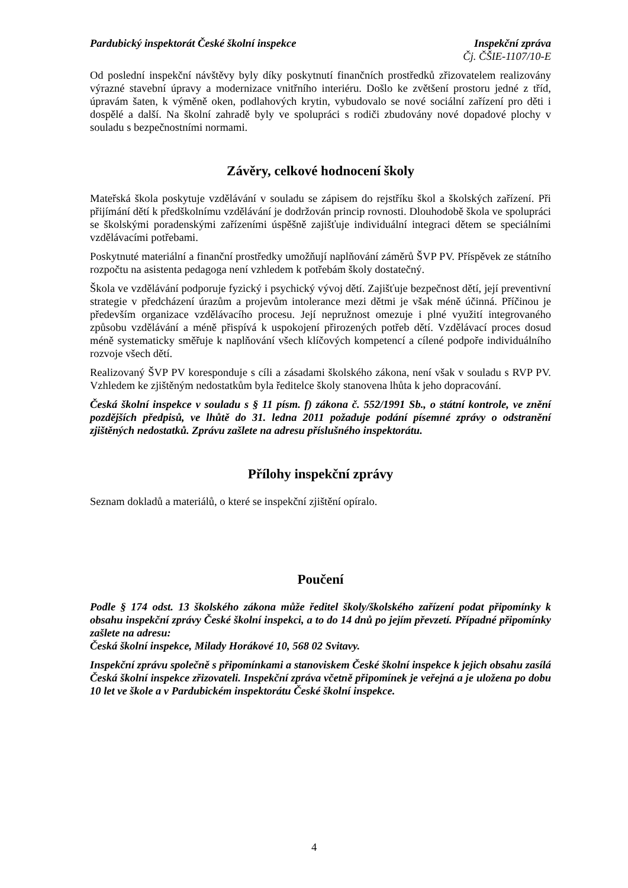Pardubický inspektorát České školní inspekce Inspekční zpráva
Čj. ČŠIE-1107/10-E
Od poslední inspekční návštěvy byly díky poskytnutí finančních prostředků zřizovatelem realizovány výrazné stavební úpravy a modernizace vnitřního interiéru. Došlo ke zvětšení prostoru jedné z tříd, úpravám šaten, k výměně oken, podlahových krytin, vybudovalo se nové sociální zařízení pro děti i dospělé a další. Na školní zahradě byly ve spolupráci s rodiči zbudovány nové dopadové plochy v souladu s bezpečnostními normami.
Závěry, celkové hodnocení školy
Mateřská škola poskytuje vzdělávání v souladu se zápisem do rejstříku škol a školských zařízení. Při přijímání dětí k předškolnímu vzdělávání je dodržován princip rovnosti. Dlouhodobě škola ve spolupráci se školskými poradenskými zařízeními úspěšně zajišťuje individuální integraci dětem se speciálními vzdělávacími potřebami.
Poskytnuté materiální a finanční prostředky umožňují naplňování záměrů ŠVP PV. Příspěvek ze státního rozpočtu na asistenta pedagoga není vzhledem k potřebám školy dostatečný.
Škola ve vzdělávání podporuje fyzický i psychický vývoj dětí. Zajišťuje bezpečnost dětí, její preventivní strategie v předcházení úrazům a projevům intolerance mezi dětmi je však méně účinná. Příčinou je především organizace vzdělávacího procesu. Její nepružnost omezuje i plné využití integrovaného způsobu vzdělávání a méně přispívá k uspokojení přirozených potřeb dětí. Vzdělávací proces dosud méně systematicky směřuje k naplňování všech klíčových kompetencí a cílené podpoře individuálního rozvoje všech dětí.
Realizovaný ŠVP PV koresponduje s cíli a zásadami školského zákona, není však v souladu s RVP PV. Vzhledem ke zjištěným nedostatkům byla ředitelce školy stanovena lhůta k jeho dopracování.
Česká školní inspekce v souladu s § 11 písm. f) zákona č. 552/1991 Sb., o státní kontrole, ve znění pozdějších předpisů, ve lhůtě do 31. ledna 2011 požaduje podání písemné zprávy o odstranění zjištěných nedostatků. Zprávu zašlete na adresu příslušného inspektorátu.
Přílohy inspekční zprávy
Seznam dokladů a materiálů, o které se inspekční zjištění opíralo.
Poučení
Podle § 174 odst. 13 školského zákona může ředitel školy/školského zařízení podat připomínky k obsahu inspekční zprávy České školní inspekci, a to do 14 dnů po jejím převzetí. Případné připomínky zašlete na adresu:
Česká školní inspekce, Milady Horákové 10, 568 02 Svitavy.
Inspekční zprávu společně s připomínkami a stanoviskem České školní inspekce k jejich obsahu zasílá Česká školní inspekce zřizovateli. Inspekční zpráva včetně připomínek je veřejná a je uložena po dobu 10 let ve škole a v Pardubickém inspektorátu České školní inspekce.
4